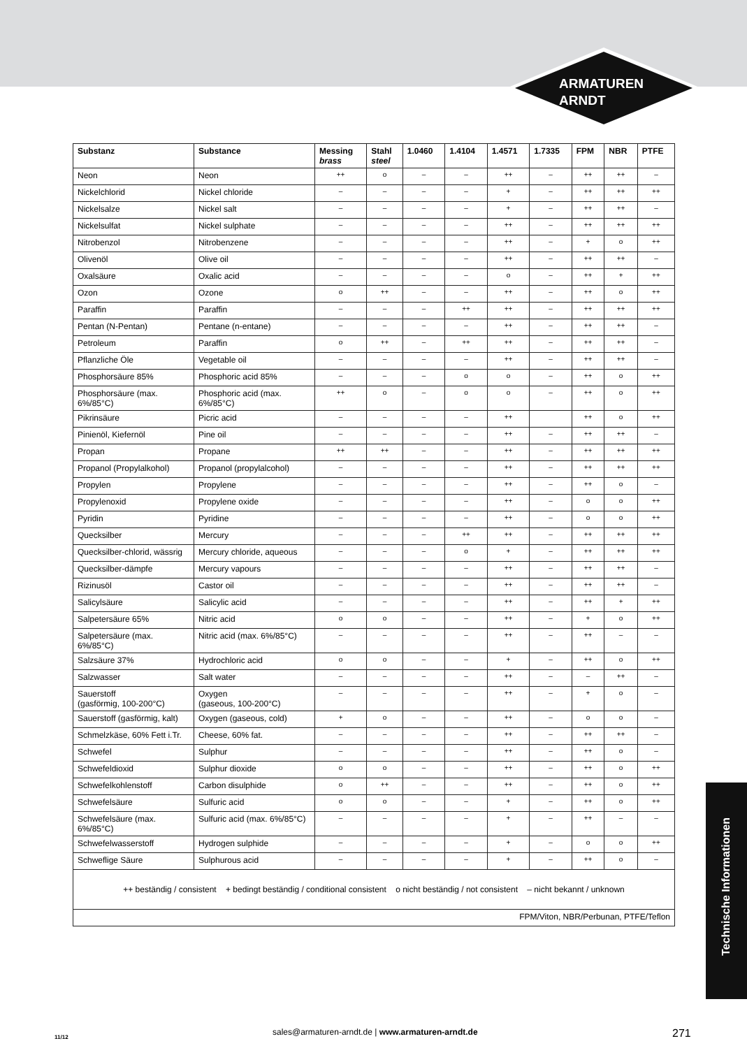ARMATUREN
ARNDT
| Substanz | Substance | Messing brass | Stahl steel | 1.0460 | 1.4104 | 1.4571 | 1.7335 | FPM | NBR | PTFE |
| --- | --- | --- | --- | --- | --- | --- | --- | --- | --- | --- |
| Neon | Neon | ++ | o | – | – | ++ | – | ++ | ++ | – |
| Nickelchlorid | Nickel chloride | – | – | – | – | + | – | ++ | ++ | ++ |
| Nickelsalze | Nickel salt | – | – | – | – | + | – | ++ | ++ | – |
| Nickelsulfat | Nickel sulphate | – | – | – | – | ++ | – | ++ | ++ | ++ |
| Nitrobenzol | Nitrobenzene | – | – | – | – | ++ | – | + | o | ++ |
| Olivenöl | Olive oil | – | – | – | – | ++ | – | ++ | ++ | – |
| Oxalsäure | Oxalic acid | – | – | – | – | o | – | ++ | + | ++ |
| Ozon | Ozone | o | ++ | – | – | ++ | – | ++ | o | ++ |
| Paraffin | Paraffin | – | – | – | ++ | ++ | – | ++ | ++ | ++ |
| Pentan (N-Pentan) | Pentane (n-entane) | – | – | – | – | ++ | – | ++ | ++ | – |
| Petroleum | Paraffin | o | ++ | – | ++ | ++ | – | ++ | ++ | – |
| Pflanzliche Öle | Vegetable oil | – | – | – | – | ++ | – | ++ | ++ | – |
| Phosphorsäure 85% | Phosphoric acid 85% | – | – | – | o | o | – | ++ | o | ++ |
| Phosphorsäure (max. 6%/85°C) | Phosphoric acid (max. 6%/85°C) | ++ | o | – | o | o | – | ++ | o | ++ |
| Pikrinsäure | Picric acid | – | – | – | – | ++ | | ++ | o | ++ |
| Pinienöl, Kiefernöl | Pine oil | – | – | – | – | ++ | – | ++ | ++ | – |
| Propan | Propane | ++ | ++ | – | – | ++ | – | ++ | ++ | ++ |
| Propanol (Propylalkohol) | Propanol (propylalcohol) | – | – | – | – | ++ | – | ++ | ++ | ++ |
| Propylen | Propylene | – | – | – | – | ++ | – | ++ | o | – |
| Propylenoxid | Propylene oxide | – | – | – | – | ++ | – | o | o | ++ |
| Pyridin | Pyridine | – | – | – | – | ++ | – | o | o | ++ |
| Quecksilber | Mercury | – | – | – | ++ | ++ | – | ++ | ++ | ++ |
| Quecksilber-chlorid, wässrig | Mercury chloride, aqueous | – | – | – | o | + | – | ++ | ++ | ++ |
| Quecksilber-dämpfe | Mercury vapours | – | – | – | – | ++ | – | ++ | ++ | – |
| Rizinusöl | Castor oil | – | – | – | – | ++ | – | ++ | ++ | – |
| Salicylsäure | Salicylic acid | – | – | – | – | ++ | – | ++ | + | ++ |
| Salpetersäure 65% | Nitric acid | o | o | – | – | ++ | – | + | o | ++ |
| Salpetersäure (max. 6%/85°C) | Nitric acid (max. 6%/85°C) | – | – | – | – | ++ | – | ++ | – | – |
| Salzsäure 37% | Hydrochloric acid | o | o | – | – | + | – | ++ | o | ++ |
| Salzwasser | Salt water | – | – | – | – | ++ | – | – | ++ | – |
| Sauerstoff (gasförmig, 100-200°C) | Oxygen (gaseous, 100-200°C) | – | – | – | – | ++ | – | + | o | – |
| Sauerstoff (gasförmig, kalt) | Oxygen (gaseous, cold) | + | o | – | – | ++ | – | o | o | – |
| Schmelzkäse, 60% Fett i.Tr. | Cheese, 60% fat. | – | – | – | – | ++ | – | ++ | ++ | – |
| Schwefel | Sulphur | – | – | – | – | ++ | – | ++ | o | – |
| Schwefeldioxid | Sulphur dioxide | o | o | – | – | ++ | – | ++ | o | ++ |
| Schwefelkohlenstoff | Carbon disulphide | o | ++ | – | – | ++ | – | ++ | o | ++ |
| Schwefelsäure | Sulfuric acid | o | o | – | – | + | – | ++ | o | ++ |
| Schwefelsäure (max. 6%/85°C) | Sulfuric acid (max. 6%/85°C) | – | – | – | – | + | – | ++ | – | – |
| Schwefelwasserstoff | Hydrogen sulphide | – | – | – | – | + | – | o | o | ++ |
| Schweflige Säure | Sulphurous acid | – | – | – | – | + | – | ++ | o | – |
| ++ beständig / consistent + bedingt beständig / conditional consistent o nicht beständig / not consistent – nicht bekannt / unknown | | | | | | | | | | |
| FPM/Viton, NBR/Perbunan, PTFE/Teflon | | | | | | | | | | |
Technische Informationen
11/12
sales@armaturen-arndt.de | www.armaturen-arndt.de
271